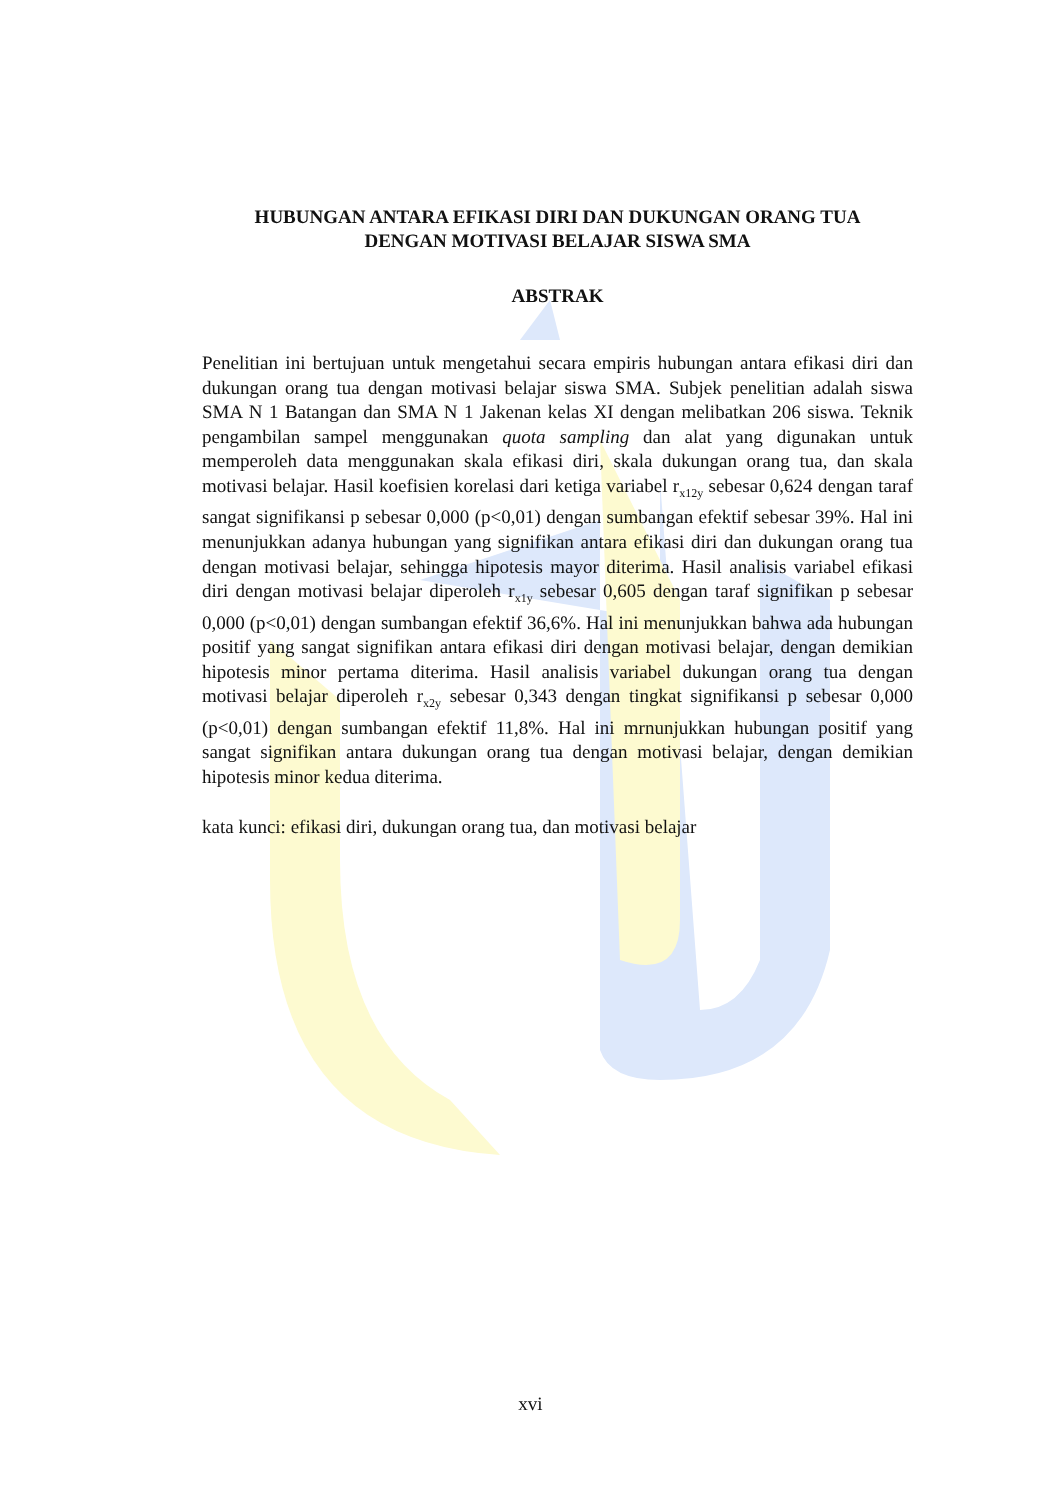HUBUNGAN ANTARA EFIKASI DIRI DAN DUKUNGAN ORANG TUA
DENGAN MOTIVASI BELAJAR SISWA SMA
ABSTRAK
Penelitian ini bertujuan untuk mengetahui secara empiris hubungan antara efikasi diri dan dukungan orang tua dengan motivasi belajar siswa SMA. Subjek penelitian adalah siswa SMA N 1 Batangan dan SMA N 1 Jakenan kelas XI dengan melibatkan 206 siswa. Teknik pengambilan sampel menggunakan quota sampling dan alat yang digunakan untuk memperoleh data menggunakan skala efikasi diri, skala dukungan orang tua, dan skala motivasi belajar. Hasil koefisien korelasi dari ketiga variabel r<sub>x12y</sub> sebesar 0,624 dengan taraf sangat signifikansi p sebesar 0,000 (p<0,01) dengan sumbangan efektif sebesar 39%. Hal ini menunjukkan adanya hubungan yang signifikan antara efikasi diri dan dukungan orang tua dengan motivasi belajar, sehingga hipotesis mayor diterima. Hasil analisis variabel efikasi diri dengan motivasi belajar diperoleh r<sub>x1y</sub> sebesar 0,605 dengan taraf signifikan p sebesar 0,000 (p<0,01) dengan sumbangan efektif 36,6%. Hal ini menunjukkan bahwa ada hubungan positif yang sangat signifikan antara efikasi diri dengan motivasi belajar, dengan demikian hipotesis minor pertama diterima. Hasil analisis variabel dukungan orang tua dengan motivasi belajar diperoleh r<sub>x2y</sub> sebesar 0,343 dengan tingkat signifikansi p sebesar 0,000 (p<0,01) dengan sumbangan efektif 11,8%. Hal ini mrnunjukkan hubungan positif yang sangat signifikan antara dukungan orang tua dengan motivasi belajar, dengan demikian hipotesis minor kedua diterima.
kata kunci: efikasi diri, dukungan orang tua, dan motivasi belajar
xvi